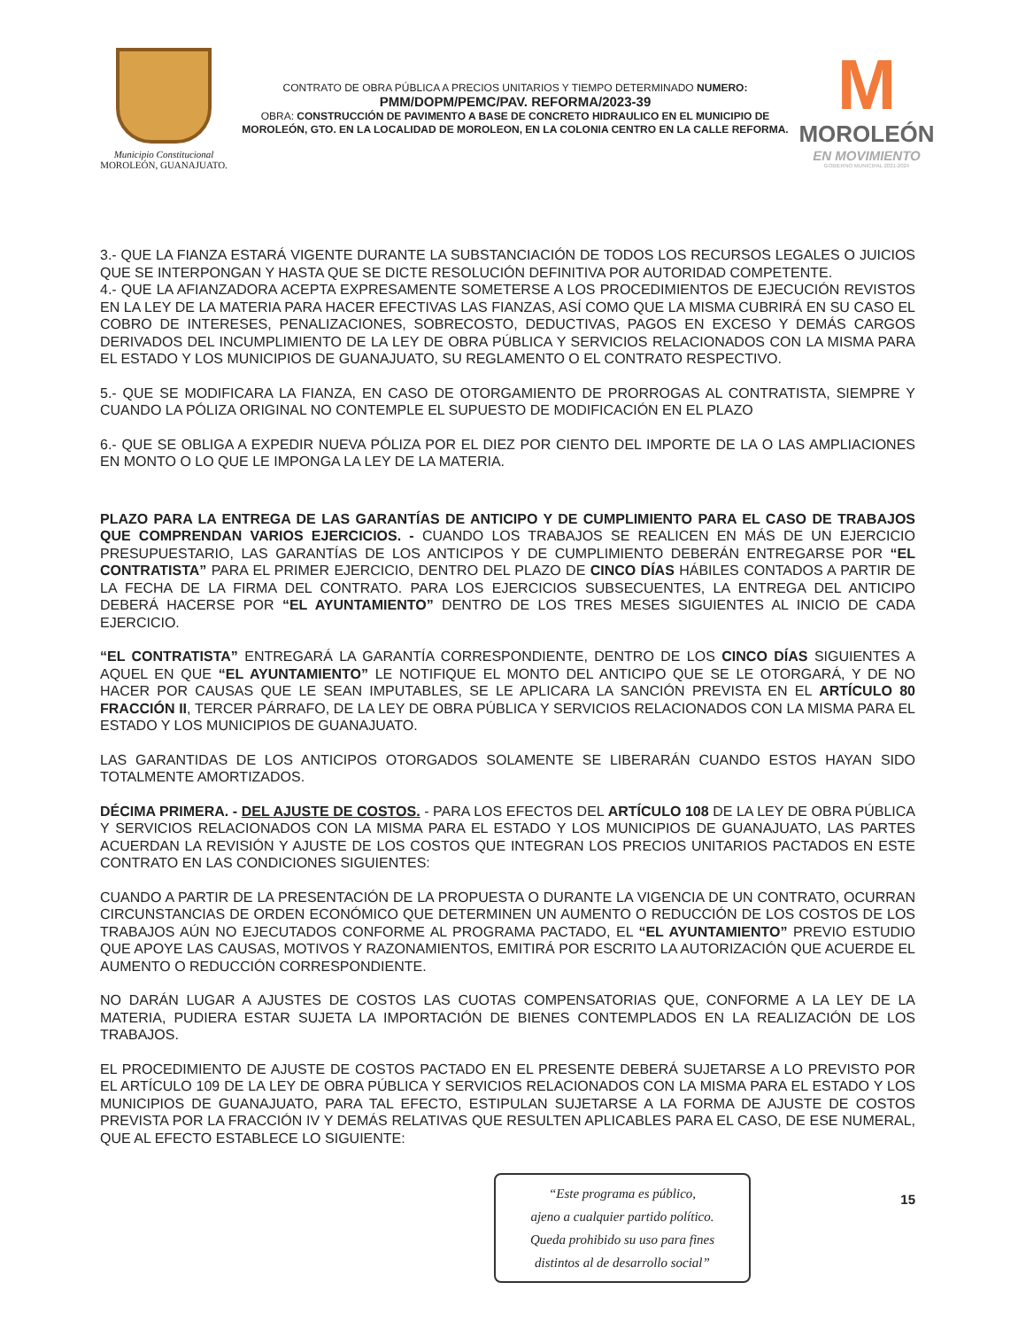Municipio Constitucional
MOROLEÓN, GUANAJUATO.
CONTRATO DE OBRA PÚBLICA A PRECIOS UNITARIOS Y TIEMPO DETERMINADO NUMERO:
PMM/DOPM/PEMC/PAV. REFORMA/2023-39
OBRA: CONSTRUCCIÓN DE PAVIMENTO A BASE DE CONCRETO HIDRAULICO EN EL MUNICIPIO DE MOROLEÓN, GTO. EN LA LOCALIDAD DE MOROLEON, EN LA COLONIA CENTRO EN LA CALLE REFORMA.
M
MOROLEÓN
EN MOVIMIENTO
GOBIERNO MUNICIPAL 2021-2024
3.- QUE LA FIANZA ESTARÁ VIGENTE DURANTE LA SUBSTANCIACIÓN DE TODOS LOS RECURSOS LEGALES O JUICIOS QUE SE INTERPONGAN Y HASTA QUE SE DICTE RESOLUCIÓN DEFINITIVA POR AUTORIDAD COMPETENTE.
4.- QUE LA AFIANZADORA ACEPTA EXPRESAMENTE SOMETERSE A LOS PROCEDIMIENTOS DE EJECUCIÓN REVISTOS EN LA LEY DE LA MATERIA PARA HACER EFECTIVAS LAS FIANZAS, ASÍ COMO QUE LA MISMA CUBRIRÁ EN SU CASO EL COBRO DE INTERESES, PENALIZACIONES, SOBRECOSTO, DEDUCTIVAS, PAGOS EN EXCESO Y DEMÁS CARGOS DERIVADOS DEL INCUMPLIMIENTO DE LA LEY DE OBRA PÚBLICA Y SERVICIOS RELACIONADOS CON LA MISMA PARA EL ESTADO Y LOS MUNICIPIOS DE GUANAJUATO, SU REGLAMENTO O EL CONTRATO RESPECTIVO.
5.- QUE SE MODIFICARA LA FIANZA, EN CASO DE OTORGAMIENTO DE PRORROGAS AL CONTRATISTA, SIEMPRE Y CUANDO LA PÓLIZA ORIGINAL NO CONTEMPLE EL SUPUESTO DE MODIFICACIÓN EN EL PLAZO
6.- QUE SE OBLIGA A EXPEDIR NUEVA PÓLIZA POR EL DIEZ POR CIENTO DEL IMPORTE DE LA O LAS AMPLIACIONES EN MONTO O LO QUE LE IMPONGA LA LEY DE LA MATERIA.
PLAZO PARA LA ENTREGA DE LAS GARANTÍAS DE ANTICIPO Y DE CUMPLIMIENTO PARA EL CASO DE TRABAJOS QUE COMPRENDAN VARIOS EJERCICIOS. - CUANDO LOS TRABAJOS SE REALICEN EN MÁS DE UN EJERCICIO PRESUPUESTARIO, LAS GARANTÍAS DE LOS ANTICIPOS Y DE CUMPLIMIENTO DEBERÁN ENTREGARSE POR “EL CONTRATISTA” PARA EL PRIMER EJERCICIO, DENTRO DEL PLAZO DE CINCO DÍAS HÁBILES CONTADOS A PARTIR DE LA FECHA DE LA FIRMA DEL CONTRATO. PARA LOS EJERCICIOS SUBSECUENTES, LA ENTREGA DEL ANTICIPO DEBERÁ HACERSE POR “EL AYUNTAMIENTO” DENTRO DE LOS TRES MESES SIGUIENTES AL INICIO DE CADA EJERCICIO.
“EL CONTRATISTA” ENTREGARÁ LA GARANTÍA CORRESPONDIENTE, DENTRO DE LOS CINCO DÍAS SIGUIENTES A AQUEL EN QUE “EL AYUNTAMIENTO” LE NOTIFIQUE EL MONTO DEL ANTICIPO QUE SE LE OTORGARÁ, Y DE NO HACER POR CAUSAS QUE LE SEAN IMPUTABLES, SE LE APLICARA LA SANCIÓN PREVISTA EN EL ARTÍCULO 80 FRACCIÓN II, TERCER PÁRRAFO, DE LA LEY DE OBRA PÚBLICA Y SERVICIOS RELACIONADOS CON LA MISMA PARA EL ESTADO Y LOS MUNICIPIOS DE GUANAJUATO.
LAS GARANTIDAS DE LOS ANTICIPOS OTORGADOS SOLAMENTE SE LIBERARÁN CUANDO ESTOS HAYAN SIDO TOTALMENTE AMORTIZADOS.
DÉCIMA PRIMERA. - DEL AJUSTE DE COSTOS. - PARA LOS EFECTOS DEL ARTÍCULO 108 DE LA LEY DE OBRA PÚBLICA Y SERVICIOS RELACIONADOS CON LA MISMA PARA EL ESTADO Y LOS MUNICIPIOS DE GUANAJUATO, LAS PARTES ACUERDAN LA REVISIÓN Y AJUSTE DE LOS COSTOS QUE INTEGRAN LOS PRECIOS UNITARIOS PACTADOS EN ESTE CONTRATO EN LAS CONDICIONES SIGUIENTES:
CUANDO A PARTIR DE LA PRESENTACIÓN DE LA PROPUESTA O DURANTE LA VIGENCIA DE UN CONTRATO, OCURRAN CIRCUNSTANCIAS DE ORDEN ECONÓMICO QUE DETERMINEN UN AUMENTO O REDUCCIÓN DE LOS COSTOS DE LOS TRABAJOS AÚN NO EJECUTADOS CONFORME AL PROGRAMA PACTADO, EL “EL AYUNTAMIENTO” PREVIO ESTUDIO QUE APOYE LAS CAUSAS, MOTIVOS Y RAZONAMIENTOS, EMITIRÁ POR ESCRITO LA AUTORIZACIÓN QUE ACUERDE EL AUMENTO O REDUCCIÓN CORRESPONDIENTE.
NO DARÁN LUGAR A AJUSTES DE COSTOS LAS CUOTAS COMPENSATORIAS QUE, CONFORME A LA LEY DE LA MATERIA, PUDIERA ESTAR SUJETA LA IMPORTACIÓN DE BIENES CONTEMPLADOS EN LA REALIZACIÓN DE LOS TRABAJOS.
EL PROCEDIMIENTO DE AJUSTE DE COSTOS PACTADO EN EL PRESENTE DEBERÁ SUJETARSE A LO PREVISTO POR EL ARTÍCULO 109 DE LA LEY DE OBRA PÚBLICA Y SERVICIOS RELACIONADOS CON LA MISMA PARA EL ESTADO Y LOS MUNICIPIOS DE GUANAJUATO, PARA TAL EFECTO, ESTIPULAN SUJETARSE A LA FORMA DE AJUSTE DE COSTOS PREVISTA POR LA FRACCIÓN IV Y DEMÁS RELATIVAS QUE RESULTEN APLICABLES PARA EL CASO, DE ESE NUMERAL, QUE AL EFECTO ESTABLECE LO SIGUIENTE:
“Este programa es público,
ajeno a cualquier partido político.
Queda prohibido su uso para fines
distintos al de desarrollo social”
15